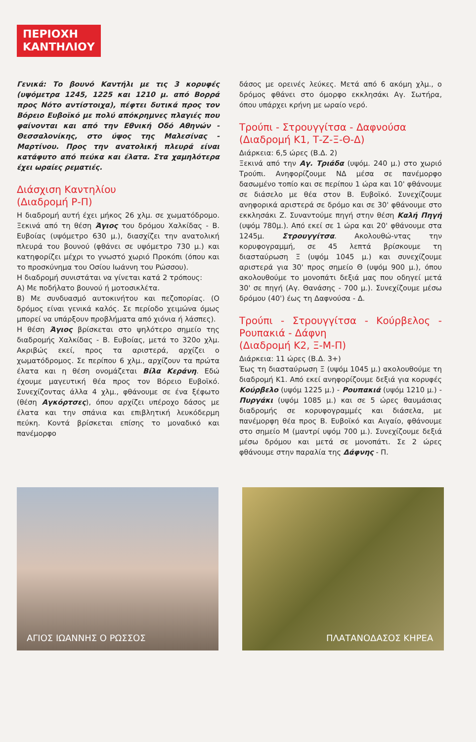ΠΕΡΙΟΧΗ
ΚΑΝΤΗΛΙΟΥ
Γενικά: Το βουνό Καντήλι με τις 3 κορυφές (υψόμετρα 1245, 1225 και 1210 μ. από Βορρά προς Νότο αντίστοιχα), πέφτει δυτικά προς τον Βόρειο Ευβοϊκό με πολύ απόκρημνες πλαγιές που φαίνονται και από την Εθνική Οδό Αθηνών - Θεσσαλονίκης, στο ύψος της Μαλεσίνας - Μαρτίνου. Προς την ανατολική πλευρά είναι κατάφυτο από πεύκα και έλατα. Στα χαμηλότερα έχει ωραίες ρεματιές.
Διάσχιση Καντηλίου
(Διαδρομή Ρ-Π)
Η διαδρομή αυτή έχει μήκος 26 χλμ. σε χωματόδρομο. Ξεκινά από τη θέση Άγιος του δρόμου Χαλκίδας - Β. Ευβοίας (υψόμετρο 630 μ.), διασχίζει την ανατολική πλευρά του βουνού (φθάνει σε υψόμετρο 730 μ.) και κατηφορίζει μέχρι το γνωστό χωριό Προκόπι (όπου και το προσκύνημα του Οσίου Ιωάννη του Ρώσσου).
Η διαδρομή συνιστάται να γίνεται κατά 2 τρόπους:
Α) Με ποδήλατο βουνού ή μοτοσικλέτα.
Β) Με συνδυασμό αυτοκινήτου και πεζοπορίας. (Ο δρόμος είναι γενικά καλός. Σε περίοδο χειμώνα όμως μπορεί να υπάρξουν προβλήματα από χιόνια ή λάσπες).
Η θέση Άγιος βρίσκεται στο ψηλότερο σημείο της διαδρομής Χαλκίδας - Β. Ευβοίας, μετά το 320ο χλμ. Ακριβώς εκεί, προς τα αριστερά, αρχίζει ο χωματόδρομος. Σε περίπου 6 χλμ., αρχίζουν τα πρώτα έλατα και η θέση ονομάζεται Βίλα Κεράνη. Εδώ έχουμε μαγευτική θέα προς τον Βόρειο Ευβοϊκό. Συνεχίζοντας άλλα 4 χλμ., φθάνουμε σε ένα ξέφωτο (θέση Αγκόρτσες), όπου αρχίζει υπέροχο δάσος με έλατα και την σπάνια και επιβλητική λευκόδερμη πεύκη. Κοντά βρίσκεται επίσης το μοναδικό και πανέμορφο
δάσος με ορεινές λεύκες. Μετά από 6 ακόμη χλμ., ο δρόμος φθάνει στο όμορφο εκκλησάκι Αγ. Σωτήρα, όπου υπάρχει κρήνη με ωραίο νερό.
Τρούπι - Στρουγγίτσα - Δαφνούσα
(Διαδρομή Κ1, Τ-Ζ-Ξ-Θ-Δ)
Διάρκεια: 6,5 ώρες (Β.Δ. 2)
Ξεκινά από την Αγ. Τριάδα (υψόμ. 240 μ.) στο χωριό Τρούπι. Ανηφορίζουμε ΝΔ μέσα σε πανέμορφο δασωμένο τοπίο και σε περίπου 1 ώρα και 10' φθάνουμε σε διάσελο με θέα στον Β. Ευβοϊκό. Συνεχίζουμε ανηφορικά αριστερά σε δρόμο και σε 30' φθάνουμε στο εκκλησάκι Ζ. Συναντούμε πηγή στην θέση Καλή Πηγή (υψόμ 780μ.). Από εκεί σε 1 ώρα και 20' φθάνουμε στα 1245μ. Στρουγγίτσα. Ακολουθώ-ντας την κορυφογραμμή, σε 45 λεπτά βρίσκουμε τη διασταύρωση Ξ (υψόμ 1045 μ.) και συνεχίζουμε αριστερά για 30' προς σημείο Θ (υψόμ 900 μ.), όπου ακολουθούμε το μονοπάτι δεξιά μας που οδηγεί μετά 30' σε πηγή (Αγ. Θανάσης - 700 μ.). Συνεχίζουμε μέσω δρόμου (40') έως τη Δαφνούσα - Δ.
Τρούπι - Στρουγγίτσα - Κούρβελος - Ρουπακιά - Δάφνη
(Διαδρομή Κ2, Ξ-Μ-Π)
Διάρκεια: 11 ώρες (Β.Δ. 3+)
Έως τη διασταύρωση Ξ (υψόμ 1045 μ.) ακολουθούμε τη διαδρομή Κ1. Από εκεί ανηφορίζουμε δεξιά για κορυφές Κούρβελο (υψόμ 1225 μ.) - Ρουπακιά (υψόμ 1210 μ.) - Πυργάκι (υψόμ 1085 μ.) και σε 5 ώρες θαυμάσιας διαδρομής σε κορυφογραμμές και διάσελα, με πανέμορφη θέα προς Β. Ευβοϊκό και Αιγαίο, φθάνουμε στο σημείο Μ (μαντρί υψόμ 700 μ.). Συνεχίζουμε δεξιά μέσω δρόμου και μετά σε μονοπάτι. Σε 2 ώρες φθάνουμε στην παραλία της Δάφνης - Π.
ΑΓΙΟΣ ΙΩΑΝΝΗΣ Ο ΡΩΣΣΟΣ
ΠΛΑΤΑΝΟΔΑΣΟΣ ΚΗΡΕΑ